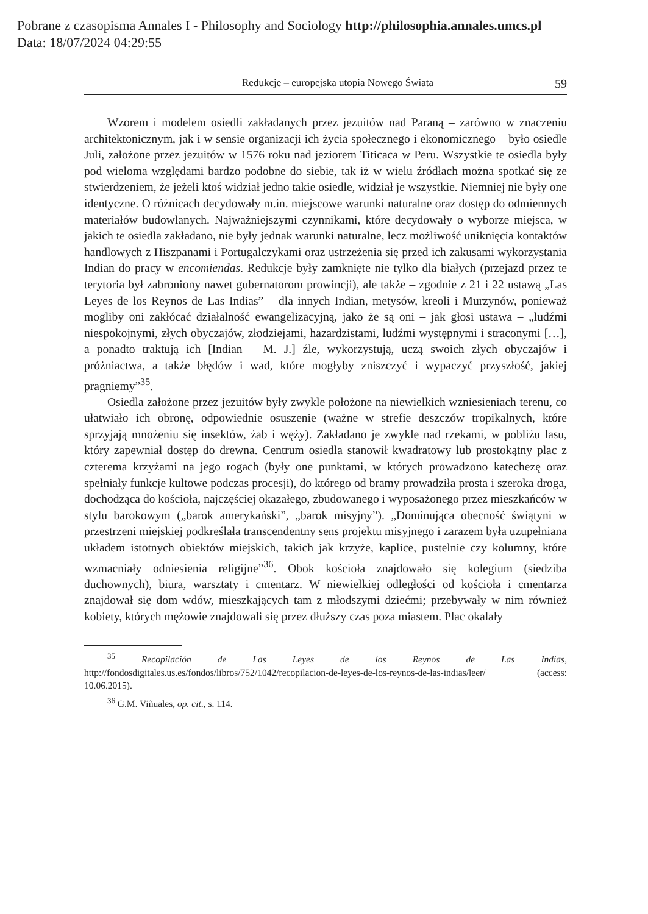Pobrane z czasopisma Annales I - Philosophy and Sociology http://philosophia.annales.umcs.pl
Data: 18/07/2024 04:29:55
Redukcje – europejska utopia Nowego Świata 59
Wzorem i modelem osiedli zakładanych przez jezuitów nad Paraną – zarówno w znaczeniu architektonicznym, jak i w sensie organizacji ich życia społecznego i ekonomicznego – było osiedle Juli, założone przez jezuitów w 1576 roku nad jeziorem Titicaca w Peru. Wszystkie te osiedla były pod wieloma względami bardzo podobne do siebie, tak iż w wielu źródłach można spotkać się ze stwierdzeniem, że jeżeli ktoś widział jedno takie osiedle, widział je wszystkie. Niemniej nie były one identyczne. O różnicach decydowały m.in. miejscowe warunki naturalne oraz dostęp do odmiennych materiałów budowlanych. Najważniejszymi czynnikami, które decydowały o wyborze miejsca, w jakich te osiedla zakładano, nie były jednak warunki naturalne, lecz możliwość uniknięcia kontaktów handlowych z Hiszpanami i Portugalczykami oraz ustrzeżenia się przed ich zakusami wykorzystania Indian do pracy w encomiendas. Redukcje były zamknięte nie tylko dla białych (przejazd przez te terytoria był zabroniony nawet gubernatorom prowincji), ale także – zgodnie z 21 i 22 ustawą „Las Leyes de los Reynos de Las Indias” – dla innych Indian, metysów, kreoli i Murzynów, ponieważ mogliby oni zakłócać działalność ewangelizacyjną, jako że są oni – jak głosi ustawa – „ludźmi niespokojnymi, złych obyczajów, złodziejami, hazardzistami, ludźmi występnymi i straconymi […], a ponadto traktują ich [Indian – M. J.] źle, wykorzystują, uczą swoich złych obyczajów i próżniactwa, a także błędów i wad, które mogłyby zniszczyć i wypaczyć przyszłość, jakiej pragniemy”<sup>35</sup>.
Osiedla założone przez jezuitów były zwykle położone na niewielkich wzniesieniach terenu, co ułatwiało ich obronę, odpowiednie osuszenie (ważne w strefie deszczów tropikalnych, które sprzyjają mnożeniu się insektów, żab i węży). Zakładano je zwykle nad rzekami, w pobliżu lasu, który zapewniał dostęp do drewna. Centrum osiedla stanowił kwadratowy lub prostokątny plac z czterema krzyżami na jego rogach (były one punktami, w których prowadzono katechezę oraz spełniały funkcje kultowe podczas procesji), do którego od bramy prowadziła prosta i szeroka droga, dochodząca do kościoła, najczęściej okazałego, zbudowanego i wyposażonego przez mieszkańców w stylu barokowym („barok amerykański”, „barok misyjny”). „Dominująca obecność świątyni w przestrzeni miejskiej podkreślała transcendentny sens projektu misyjnego i zarazem była uzupełniana układem istotnych obiektów miejskich, takich jak krzyże, kaplice, pustelnie czy kolumny, które wzmacniały odniesienia religijne”<sup>36</sup>. Obok kościoła znajdowało się kolegium (siedziba duchownych), biura, warsztaty i cmentarz. W niewielkiej odległości od kościoła i cmentarza znajdował się dom wdów, mieszkających tam z młodszymi dziećmi; przebywały w nim również kobiety, których mężowie znajdowali się przez dłuższy czas poza miastem. Plac okalały
<sup>35</sup> Recopilación de Las Leyes de los Reynos de Las Indias, http://fondosdigitales.us.es/fondos/libros/752/1042/recopilacion-de-leyes-de-los-reynos-de-las-indias/leer/ (access: 10.06.2015).
<sup>36</sup> G.M. Viñuales, op. cit., s. 114.